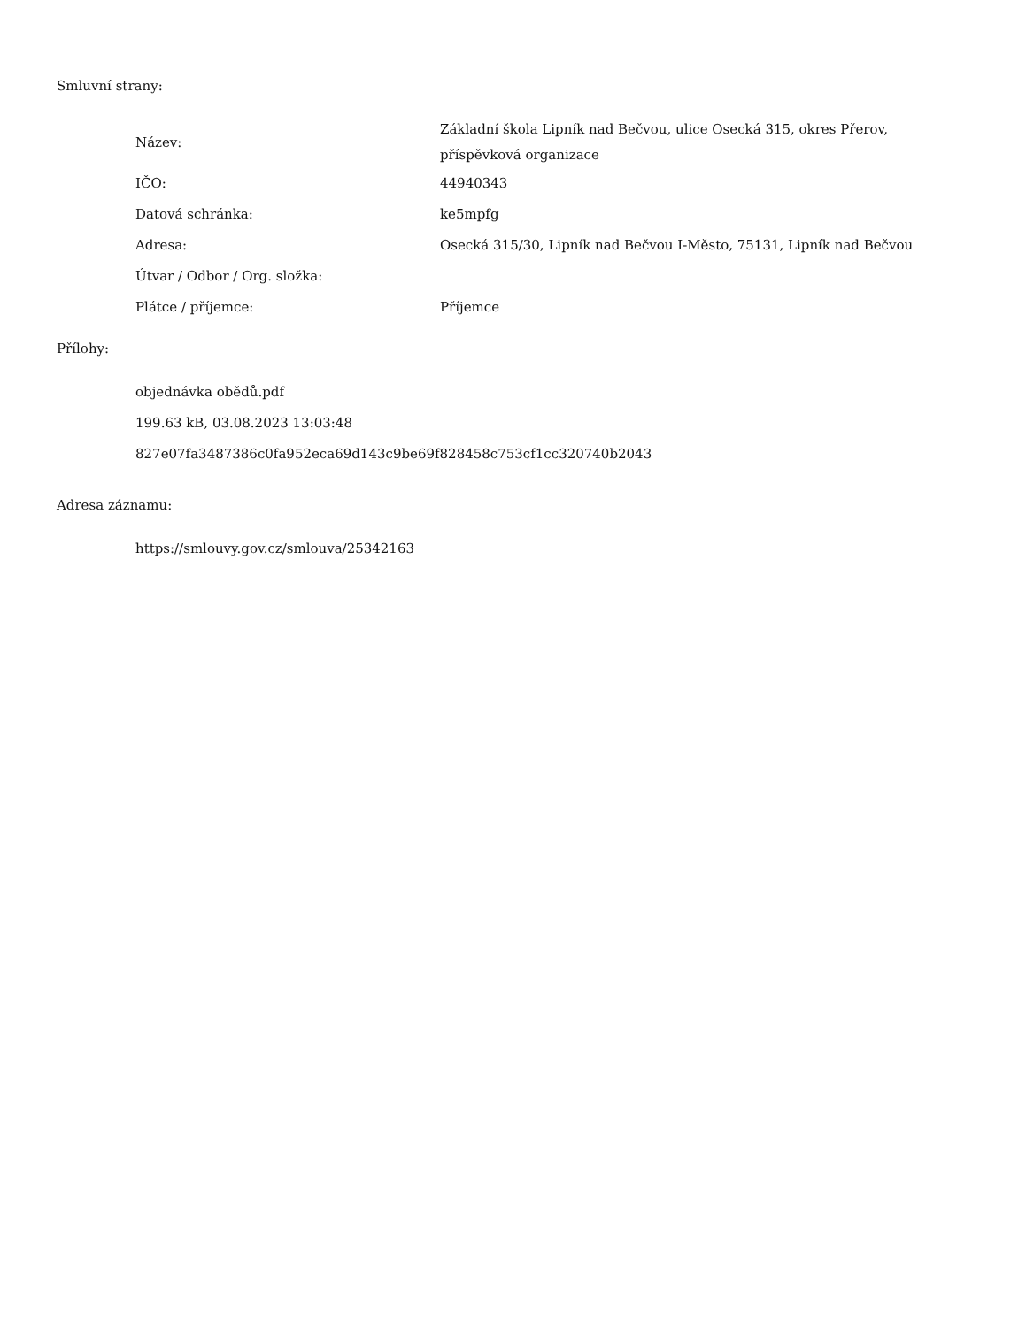Smluvní strany:
| Název: | Základní škola Lipník nad Bečvou, ulice Osecká 315, okres Přerov, příspěvková organizace |
| IČO: | 44940343 |
| Datová schránka: | ke5mpfg |
| Adresa: | Osecká 315/30, Lipník nad Bečvou I-Město, 75131, Lipník nad Bečvou |
| Útvar / Odbor / Org. složka: | |
| Plátce / příjemce: | Příjemce |
Přílohy:
objednávka obědů.pdf
199.63 kB, 03.08.2023 13:03:48
827e07fa3487386c0fa952eca69d143c9be69f828458c753cf1cc320740b2043
Adresa záznamu:
https://smlouvy.gov.cz/smlouva/25342163